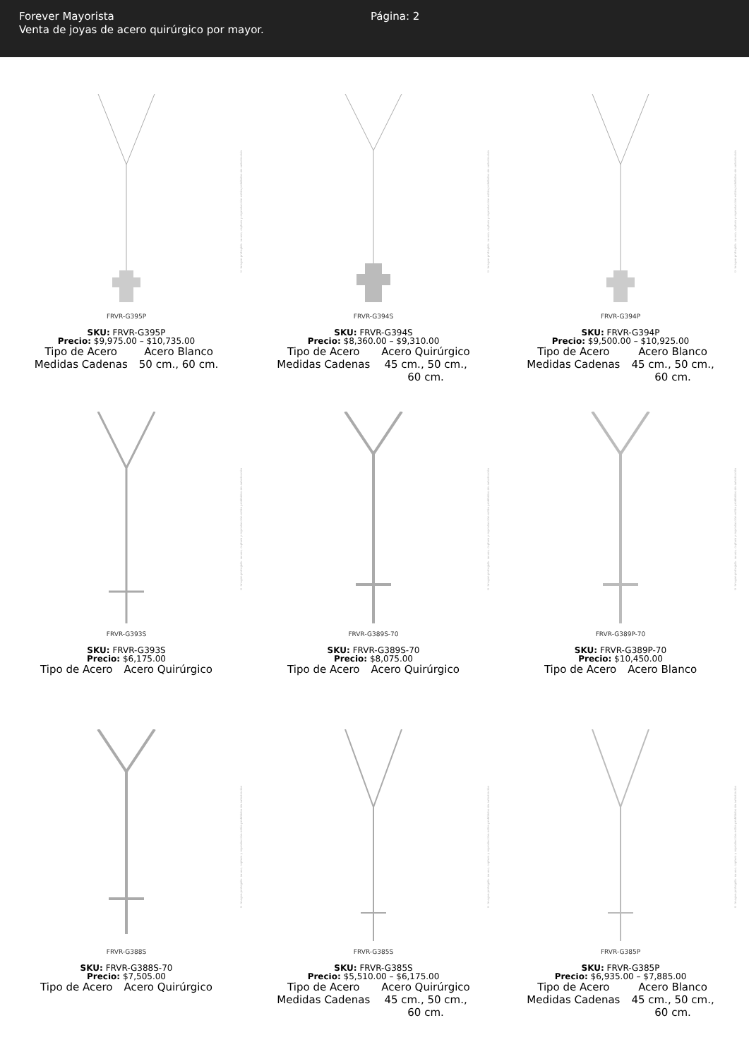Forever Mayorista
Venta de joyas de acero quirúrgico por mayor.
Página: 2
© Imagen protegida: su uso, captura y reproducción están prohibidos sin autorización
FRVR-G395P
SKU: FRVR-G395P
Precio: $9,975.00 – $10,735.00
| Tipo de Acero | Acero Blanco |
| Medidas Cadenas | 50 cm., 60 cm. |
© Imagen protegida: su uso, captura y reproducción están prohibidos sin autorización
FRVR-G394S
SKU: FRVR-G394S
Precio: $8,360.00 – $9,310.00
| Tipo de Acero | Acero Quirúrgico |
| Medidas Cadenas | 45 cm., 50 cm., 60 cm. |
© Imagen protegida: su uso, captura y reproducción están prohibidos sin autorización
FRVR-G394P
SKU: FRVR-G394P
Precio: $9,500.00 – $10,925.00
| Tipo de Acero | Acero Blanco |
| Medidas Cadenas | 45 cm., 50 cm., 60 cm. |
© Imagen protegida: su uso, captura y reproducción están prohibidos sin autorización
FRVR-G393S
SKU: FRVR-G393S
Precio: $6,175.00
| Tipo de Acero | Acero Quirúrgico |
© Imagen protegida: su uso, captura y reproducción están prohibidos sin autorización
FRVR-G389S-70
SKU: FRVR-G389S-70
Precio: $8,075.00
| Tipo de Acero | Acero Quirúrgico |
© Imagen protegida: su uso, captura y reproducción están prohibidos sin autorización
FRVR-G389P-70
SKU: FRVR-G389P-70
Precio: $10,450.00
| Tipo de Acero | Acero Blanco |
© Imagen protegida: su uso, captura y reproducción están prohibidos sin autorización
FRVR-G388S
SKU: FRVR-G388S-70
Precio: $7,505.00
| Tipo de Acero | Acero Quirúrgico |
© Imagen protegida: su uso, captura y reproducción están prohibidos sin autorización
FRVR-G385S
SKU: FRVR-G385S
Precio: $5,510.00 – $6,175.00
| Tipo de Acero | Acero Quirúrgico |
| Medidas Cadenas | 45 cm., 50 cm., 60 cm. |
© Imagen protegida: su uso, captura y reproducción están prohibidos sin autorización
FRVR-G385P
SKU: FRVR-G385P
Precio: $6,935.00 – $7,885.00
| Tipo de Acero | Acero Blanco |
| Medidas Cadenas | 45 cm., 50 cm., 60 cm. |